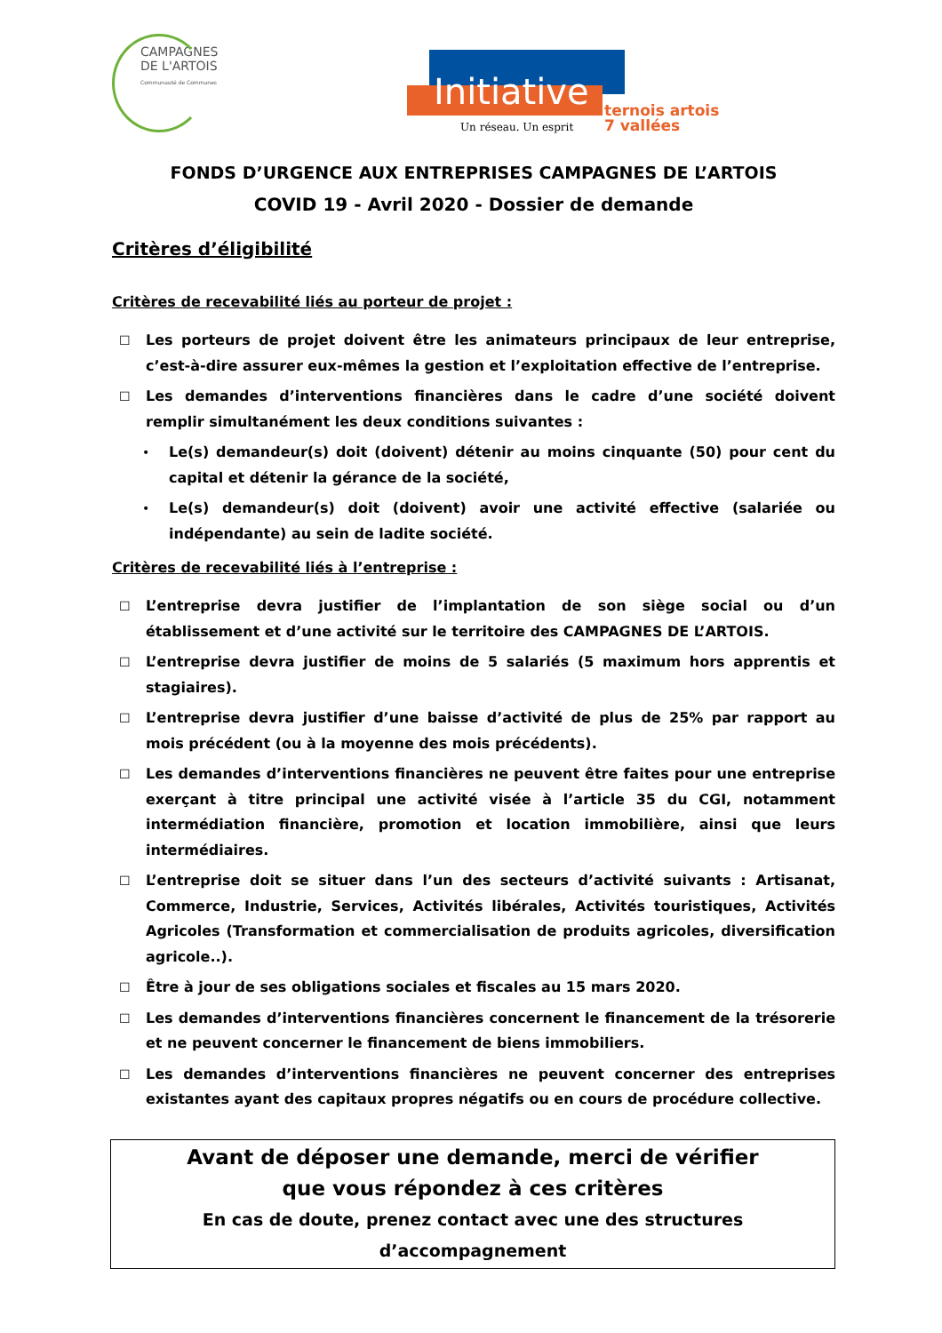CAMPAGNES
DE L'ARTOIS
Communauté de Communes
Initiative
ternois artois
7 vallées
Un réseau. Un esprit
FONDS D’URGENCE AUX ENTREPRISES CAMPAGNES DE L’ARTOIS
COVID 19 - Avril 2020 - Dossier de demande
Critères d’éligibilité
Critères de recevabilité liés au porteur de projet :
☐ Les porteurs de projet doivent être les animateurs principaux de leur entreprise, c’est-à-dire assurer eux-mêmes la gestion et l’exploitation effective de l’entreprise.
☐ Les demandes d’interventions financières dans le cadre d’une société doivent remplir simultanément les deux conditions suivantes :
• Le(s) demandeur(s) doit (doivent) détenir au moins cinquante (50) pour cent du capital et détenir la gérance de la société,
• Le(s) demandeur(s) doit (doivent) avoir une activité effective (salariée ou indépendante) au sein de ladite société.
Critères de recevabilité liés à l’entreprise :
☐ L’entreprise devra justifier de l’implantation de son siège social ou d’un établissement et d’une activité sur le territoire des CAMPAGNES DE L’ARTOIS.
☐ L’entreprise devra justifier de moins de 5 salariés (5 maximum hors apprentis et stagiaires).
☐ L’entreprise devra justifier d’une baisse d’activité de plus de 25% par rapport au mois précédent (ou à la moyenne des mois précédents).
☐ Les demandes d’interventions financières ne peuvent être faites pour une entreprise exerçant à titre principal une activité visée à l’article 35 du CGI, notamment intermédiation financière, promotion et location immobilière, ainsi que leurs intermédiaires.
☐ L’entreprise doit se situer dans l’un des secteurs d’activité suivants : Artisanat, Commerce, Industrie, Services, Activités libérales, Activités touristiques, Activités Agricoles (Transformation et commercialisation de produits agricoles, diversification agricole..).
☐ Être à jour de ses obligations sociales et fiscales au 15 mars 2020.
☐ Les demandes d’interventions financières concernent le financement de la trésorerie et ne peuvent concerner le financement de biens immobiliers.
☐ Les demandes d’interventions financières ne peuvent concerner des entreprises existantes ayant des capitaux propres négatifs ou en cours de procédure collective.
Avant de déposer une demande, merci de vérifier
que vous répondez à ces critères
En cas de doute, prenez contact avec une des structures d’accompagnement